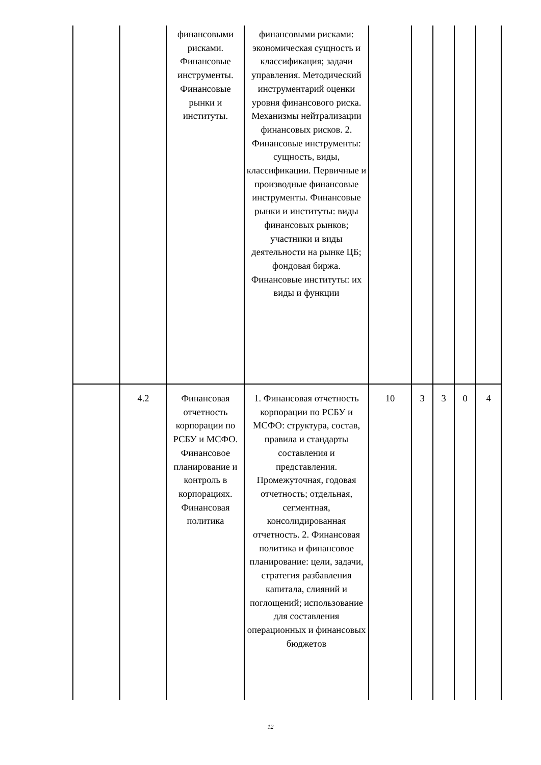| | | финансовыми рисками. Финансовые инструменты. Финансовые рынки и институты. | финансовыми рисками: экономическая сущность и классификация; задачи управления. Методический инструментарий оценки уровня финансового риска. Механизмы нейтрализации финансовых рисков. 2. Финансовые инструменты: сущность, виды, классификации. Первичные и производные финансовые инструменты. Финансовые рынки и институты: виды финансовых рынков; участники и виды деятельности на рынке ЦБ; фондовая биржа. Финансовые институты: их виды и функции | | | | | |
| | 4.2 | Финансовая отчетность корпорации по РСБУ и МСФО. Финансовое планирование и контроль в корпорациях. Финансовая политика | 1. Финансовая отчетность корпорации по РСБУ и МСФО: структура, состав, правила и стандарты составления и представления. Промежуточная, годовая отчетность; отдельная, сегментная, консолидированная отчетность. 2. Финансовая политика и финансовое планирование: цели, задачи, стратегия разбавления капитала, слияний и поглощений; использование для составления операционных и финансовых бюджетов | 10 | 3 | 3 | 0 | 4 |
12